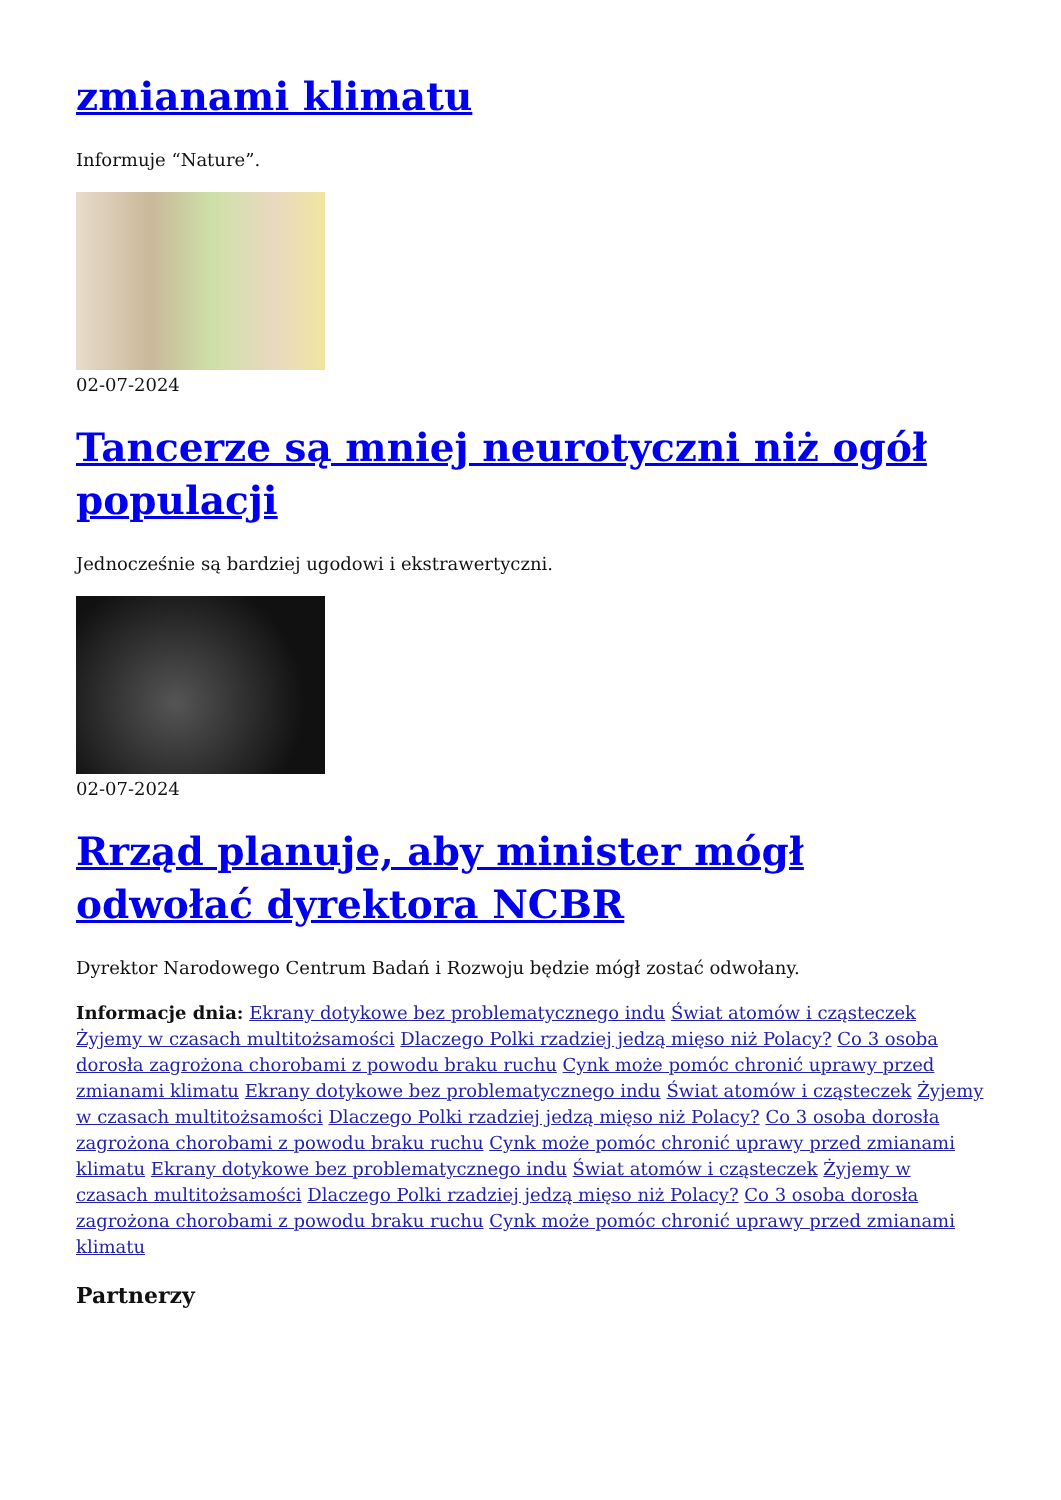zmianami klimatu
Informuje “Nature”.
02-07-2024
Tancerze są mniej neurotyczni niż ogół populacji
Jednocześnie są bardziej ugodowi i ekstrawertyczni.
02-07-2024
Rrząd planuje, aby minister mógł odwołać dyrektora NCBR
Dyrektor Narodowego Centrum Badań i Rozwoju będzie mógł zostać odwołany.
Informacje dnia: Ekrany dotykowe bez problematycznego indu Świat atomów i cząsteczek Żyjemy w czasach multitożsamości Dlaczego Polki rzadziej jedzą mięso niż Polacy? Co 3 osoba dorosła zagrożona chorobami z powodu braku ruchu Cynk może pomóc chronić uprawy przed zmianami klimatu Ekrany dotykowe bez problematycznego indu Świat atomów i cząsteczek Żyjemy w czasach multitożsamości Dlaczego Polki rzadziej jedzą mięso niż Polacy? Co 3 osoba dorosła zagrożona chorobami z powodu braku ruchu Cynk może pomóc chronić uprawy przed zmianami klimatu Ekrany dotykowe bez problematycznego indu Świat atomów i cząsteczek Żyjemy w czasach multitożsamości Dlaczego Polki rzadziej jedzą mięso niż Polacy? Co 3 osoba dorosła zagrożona chorobami z powodu braku ruchu Cynk może pomóc chronić uprawy przed zmianami klimatu
Partnerzy